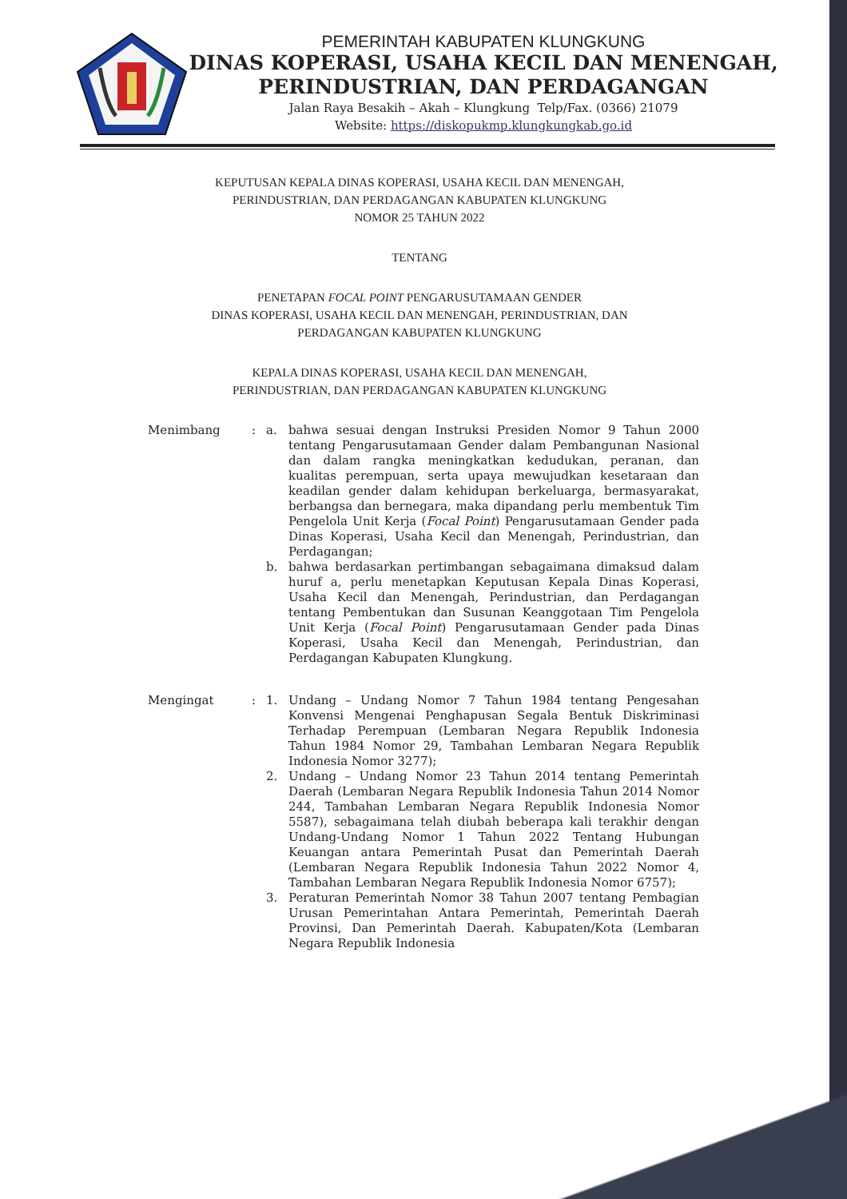PEMERINTAH KABUPATEN KLUNGKUNG
DINAS KOPERASI, USAHA KECIL DAN MENENGAH,
PERINDUSTRIAN, DAN PERDAGANGAN
Jalan Raya Besakih – Akah – Klungkung Telp/Fax. (0366) 21079
Website: https://diskopukmp.klungkungkab.go.id
KEPUTUSAN KEPALA DINAS KOPERASI, USAHA KECIL DAN MENENGAH,
PERINDUSTRIAN, DAN PERDAGANGAN KABUPATEN KLUNGKUNG
NOMOR 25 TAHUN 2022
TENTANG
PENETAPAN FOCAL POINT PENGARUSUTAMAAN GENDER
DINAS KOPERASI, USAHA KECIL DAN MENENGAH, PERINDUSTRIAN, DAN
PERDAGANGAN KABUPATEN KLUNGKUNG
KEPALA DINAS KOPERASI, USAHA KECIL DAN MENENGAH,
PERINDUSTRIAN, DAN PERDAGANGAN KABUPATEN KLUNGKUNG
Menimbang : a. bahwa sesuai dengan Instruksi Presiden Nomor 9 Tahun 2000 tentang Pengarusutamaan Gender dalam Pembangunan Nasional dan dalam rangka meningkatkan kedudukan, peranan, dan kualitas perempuan, serta upaya mewujudkan kesetaraan dan keadilan gender dalam kehidupan berkeluarga, bermasyarakat, berbangsa dan bernegara, maka dipandang perlu membentuk Tim Pengelola Unit Kerja (Focal Point) Pengarusutamaan Gender pada Dinas Koperasi, Usaha Kecil dan Menengah, Perindustrian, dan Perdagangan;
b. bahwa berdasarkan pertimbangan sebagaimana dimaksud dalam huruf a, perlu menetapkan Keputusan Kepala Dinas Koperasi, Usaha Kecil dan Menengah, Perindustrian, dan Perdagangan tentang Pembentukan dan Susunan Keanggotaan Tim Pengelola Unit Kerja (Focal Point) Pengarusutamaan Gender pada Dinas Koperasi, Usaha Kecil dan Menengah, Perindustrian, dan Perdagangan Kabupaten Klungkung.
Mengingat : 1. Undang – Undang Nomor 7 Tahun 1984 tentang Pengesahan Konvensi Mengenai Penghapusan Segala Bentuk Diskriminasi Terhadap Perempuan (Lembaran Negara Republik Indonesia Tahun 1984 Nomor 29, Tambahan Lembaran Negara Republik Indonesia Nomor 3277);
2. Undang – Undang Nomor 23 Tahun 2014 tentang Pemerintah Daerah (Lembaran Negara Republik Indonesia Tahun 2014 Nomor 244, Tambahan Lembaran Negara Republik Indonesia Nomor 5587), sebagaimana telah diubah beberapa kali terakhir dengan Undang-Undang Nomor 1 Tahun 2022 Tentang Hubungan Keuangan antara Pemerintah Pusat dan Pemerintah Daerah (Lembaran Negara Republik Indonesia Tahun 2022 Nomor 4, Tambahan Lembaran Negara Republik Indonesia Nomor 6757);
3. Peraturan Pemerintah Nomor 38 Tahun 2007 tentang Pembagian Urusan Pemerintahan Antara Pemerintah, Pemerintah Daerah Provinsi, Dan Pemerintah Daerah. Kabupaten/Kota (Lembaran Negara Republik Indonesia